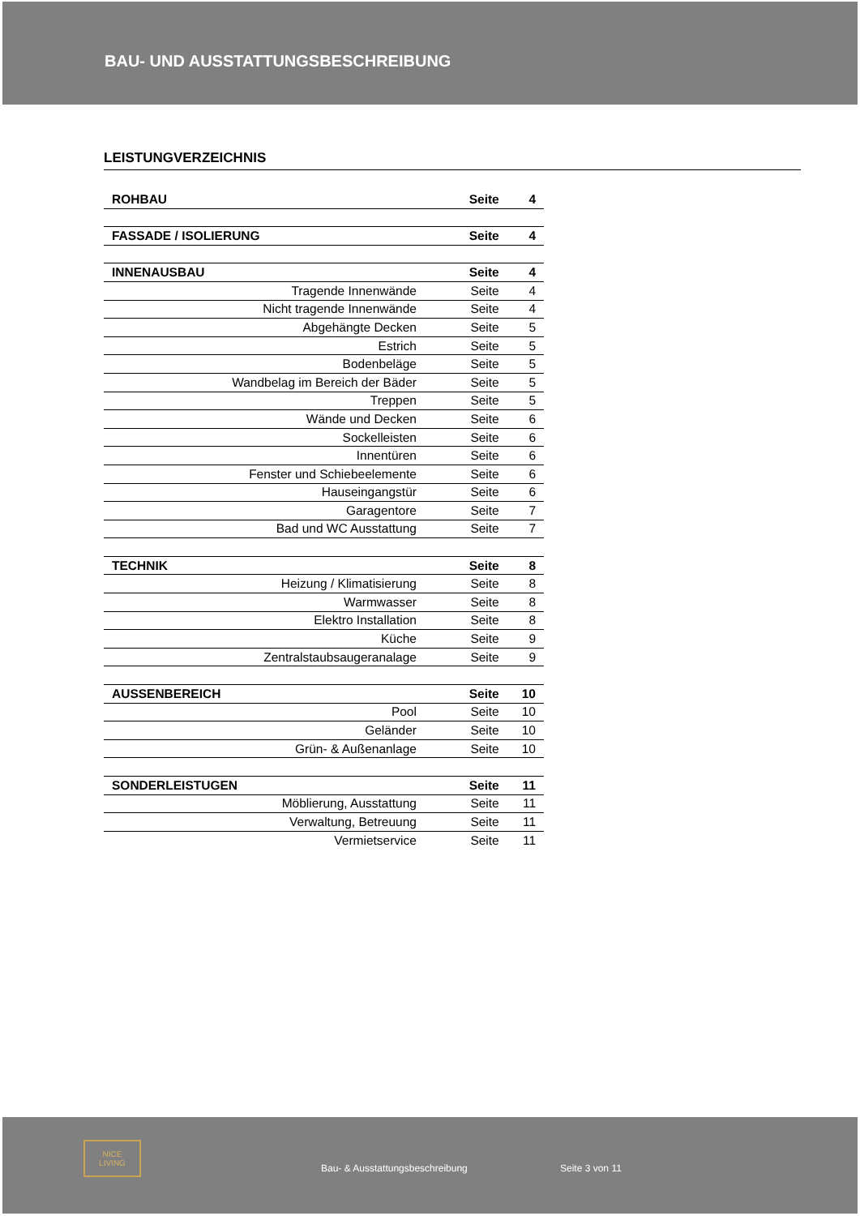BAU- UND AUSSTATTUNGSBESCHREIBUNG
LEISTUNGVERZEICHNIS
| ROHBAU | Seite | 4 |
| FASSADE / ISOLIERUNG | Seite | 4 |
| INNENAUSBAU | Seite | 4 |
| Tragende Innenwände | Seite | 4 |
| Nicht tragende Innenwände | Seite | 4 |
| Abgehängte Decken | Seite | 5 |
| Estrich | Seite | 5 |
| Bodenbeläge | Seite | 5 |
| Wandbelag im Bereich der Bäder | Seite | 5 |
| Treppen | Seite | 5 |
| Wände und Decken | Seite | 6 |
| Sockelleisten | Seite | 6 |
| Innentüren | Seite | 6 |
| Fenster und Schiebeelemente | Seite | 6 |
| Hauseingangstür | Seite | 6 |
| Garagentore | Seite | 7 |
| Bad und WC Ausstattung | Seite | 7 |
| TECHNIK | Seite | 8 |
| Heizung / Klimatisierung | Seite | 8 |
| Warmwasser | Seite | 8 |
| Elektro Installation | Seite | 8 |
| Küche | Seite | 9 |
| Zentralstaubsaugeranalage | Seite | 9 |
| AUSSENBEREICH | Seite | 10 |
| Pool | Seite | 10 |
| Geländer | Seite | 10 |
| Grün- & Außenanlage | Seite | 10 |
| SONDERLEISTUGEN | Seite | 11 |
| Möblierung, Ausstattung | Seite | 11 |
| Verwaltung, Betreuung | Seite | 11 |
| Vermietservice | Seite | 11 |
NICE LIVING
Bau- & Ausstattungsbeschreibung
Seite 3 von 11